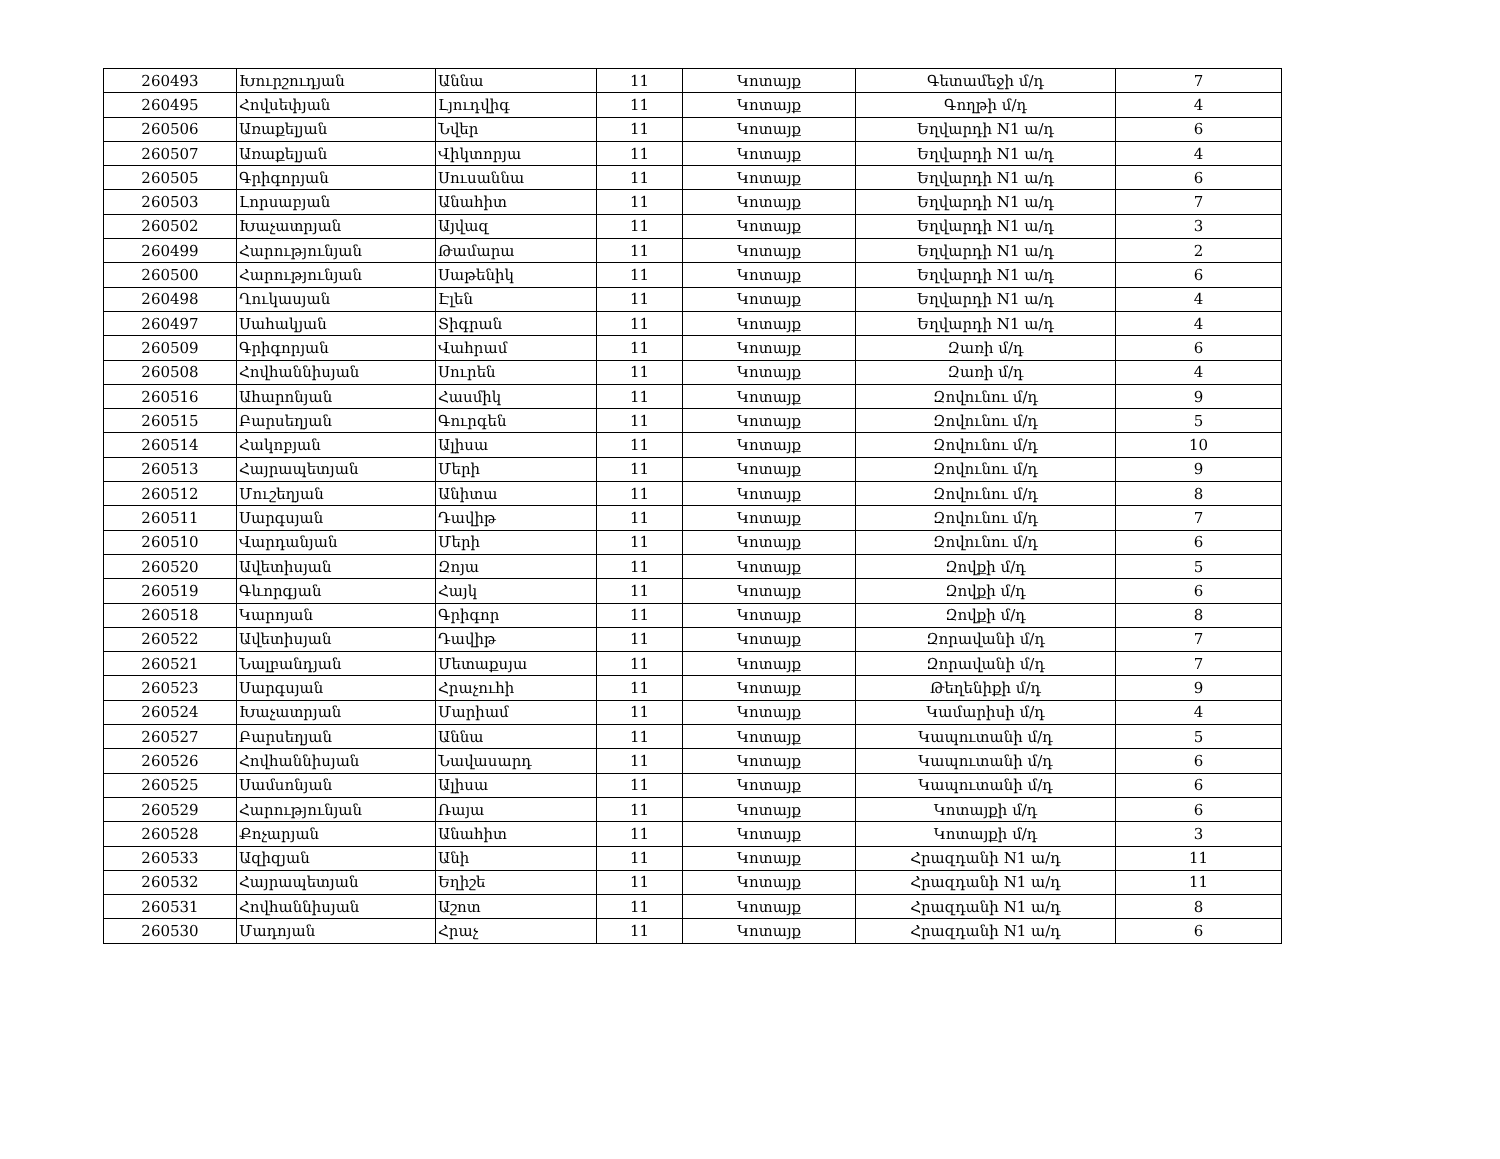| 260493 | Խուրշուդյան | Աննա | 11 | Կոտայք | Գետամեջի մ/դ | 7 |
| 260495 | Հովսեփյան | Լյուդվիգ | 11 | Կոտայք | Գողթի մ/դ | 4 |
| 260506 | Առաքելյան | Նվեր | 11 | Կոտայք | Եղվարդի N1 ա/դ | 6 |
| 260507 | Առաքելյան | Վիկտորյա | 11 | Կոտայք | Եղվարդի N1 ա/դ | 4 |
| 260505 | Գրիգորյան | Սուսաննա | 11 | Կոտայք | Եղվարդի N1 ա/դ | 6 |
| 260503 | Լորսաբյան | Անահիտ | 11 | Կոտայք | Եղվարդի N1 ա/դ | 7 |
| 260502 | Խաչատրյան | Այվազ | 11 | Կոտայք | Եղվարդի N1 ա/դ | 3 |
| 260499 | Հարությունյան | Թամարա | 11 | Կոտայք | Եղվարդի N1 ա/դ | 2 |
| 260500 | Հարությունյան | Սաթենիկ | 11 | Կոտայք | Եղվարդի N1 ա/դ | 6 |
| 260498 | Ղուկասյան | Էլեն | 11 | Կոտայք | Եղվարդի N1 ա/դ | 4 |
| 260497 | Սահակյան | Տիգրան | 11 | Կոտայք | Եղվարդի N1 ա/դ | 4 |
| 260509 | Գրիգորյան | Վահրամ | 11 | Կոտայք | Զառի մ/դ | 6 |
| 260508 | Հովհաննիսյան | Սուրեն | 11 | Կոտայք | Զառի մ/դ | 4 |
| 260516 | Ահարոնյան | Հասմիկ | 11 | Կոտայք | Զովունու մ/դ | 9 |
| 260515 | Բարսեղյան | Գուրգեն | 11 | Կոտայք | Զովունու մ/դ | 5 |
| 260514 | Հակոբյան | Ալիսա | 11 | Կոտայք | Զովունու մ/դ | 10 |
| 260513 | Հայրապետյան | Մերի | 11 | Կոտայք | Զովունու մ/դ | 9 |
| 260512 | Մուշեղյան | Անիտա | 11 | Կոտայք | Զովունու մ/դ | 8 |
| 260511 | Սարգսյան | Դավիթ | 11 | Կոտայք | Զովունու մ/դ | 7 |
| 260510 | Վարդանյան | Մերի | 11 | Կոտայք | Զովունու մ/դ | 6 |
| 260520 | Ավետիսյան | Զոյա | 11 | Կոտայք | Զովքի մ/դ | 5 |
| 260519 | Գևորգյան | Հայկ | 11 | Կոտայք | Զովքի մ/դ | 6 |
| 260518 | Կարոյան | Գրիգոր | 11 | Կոտայք | Զովքի մ/դ | 8 |
| 260522 | Ավետիսյան | Դավիթ | 11 | Կոտայք | Զորավանի մ/դ | 7 |
| 260521 | Նալբանդյան | Մետաքսյա | 11 | Կոտայք | Զորավանի մ/դ | 7 |
| 260523 | Սարգսյան | Հրաչուհի | 11 | Կոտայք | Թեղենիքի մ/դ | 9 |
| 260524 | Խաչատրյան | Մարիամ | 11 | Կոտայք | Կամարիսի մ/դ | 4 |
| 260527 | Բարսեղյան | Աննա | 11 | Կոտայք | Կապուտանի մ/դ | 5 |
| 260526 | Հովհաննիսյան | Նավասարդ | 11 | Կոտայք | Կապուտանի մ/դ | 6 |
| 260525 | Սամսոնյան | Ալիսա | 11 | Կոտայք | Կապուտանի մ/դ | 6 |
| 260529 | Հարությունյան | Ռայա | 11 | Կոտայք | Կոտայքի մ/դ | 6 |
| 260528 | Քոչարյան | Անահիտ | 11 | Կոտայք | Կոտայքի մ/դ | 3 |
| 260533 | Ազիզյան | Անի | 11 | Կոտայք | Հրազդանի N1 ա/դ | 11 |
| 260532 | Հայրապետյան | Եղիշե | 11 | Կոտայք | Հրազդանի N1 ա/դ | 11 |
| 260531 | Հովհաննիսյան | Աշոտ | 11 | Կոտայք | Հրազդանի N1 ա/դ | 8 |
| 260530 | Մադոյան | Հրաչ | 11 | Կոտայք | Հրազդանի N1 ա/դ | 6 |